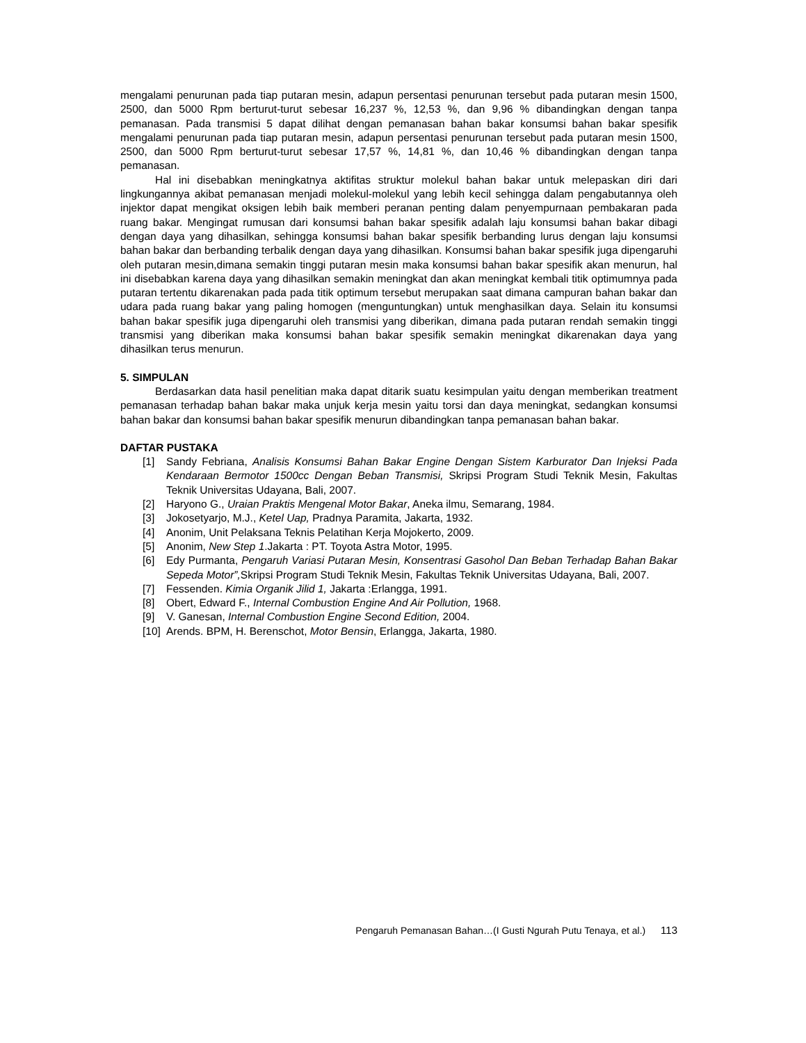mengalami penurunan pada tiap putaran mesin, adapun persentasi penurunan tersebut pada putaran mesin 1500, 2500, dan 5000 Rpm berturut-turut sebesar 16,237 %, 12,53 %, dan 9,96 % dibandingkan dengan tanpa pemanasan. Pada transmisi 5 dapat dilihat dengan pemanasan bahan bakar konsumsi bahan bakar spesifik mengalami penurunan pada tiap putaran mesin, adapun persentasi penurunan tersebut pada putaran mesin 1500, 2500, dan 5000 Rpm berturut-turut sebesar 17,57 %, 14,81 %, dan 10,46 % dibandingkan dengan tanpa pemanasan.
Hal ini disebabkan meningkatnya aktifitas struktur molekul bahan bakar untuk melepaskan diri dari lingkungannya akibat pemanasan menjadi molekul-molekul yang lebih kecil sehingga dalam pengabutannya oleh injektor dapat mengikat oksigen lebih baik memberi peranan penting dalam penyempurnaan pembakaran pada ruang bakar. Mengingat rumusan dari konsumsi bahan bakar spesifik adalah laju konsumsi bahan bakar dibagi dengan daya yang dihasilkan, sehingga konsumsi bahan bakar spesifik berbanding lurus dengan laju konsumsi bahan bakar dan berbanding terbalik dengan daya yang dihasilkan. Konsumsi bahan bakar spesifik juga dipengaruhi oleh putaran mesin,dimana semakin tinggi putaran mesin maka konsumsi bahan bakar spesifik akan menurun, hal ini disebabkan karena daya yang dihasilkan semakin meningkat dan akan meningkat kembali titik optimumnya pada putaran tertentu dikarenakan pada pada titik optimum tersebut merupakan saat dimana campuran bahan bakar dan udara pada ruang bakar yang paling homogen (menguntungkan) untuk menghasilkan daya. Selain itu konsumsi bahan bakar spesifik juga dipengaruhi oleh transmisi yang diberikan, dimana pada putaran rendah semakin tinggi transmisi yang diberikan maka konsumsi bahan bakar spesifik semakin meningkat dikarenakan daya yang dihasilkan terus menurun.
5. SIMPULAN
Berdasarkan data hasil penelitian maka dapat ditarik suatu kesimpulan yaitu dengan memberikan treatment pemanasan terhadap bahan bakar maka unjuk kerja mesin yaitu torsi dan daya meningkat, sedangkan konsumsi bahan bakar dan konsumsi bahan bakar spesifik menurun dibandingkan tanpa pemanasan bahan bakar.
DAFTAR PUSTAKA
[1] Sandy Febriana, Analisis Konsumsi Bahan Bakar Engine Dengan Sistem Karburator Dan Injeksi Pada Kendaraan Bermotor 1500cc Dengan Beban Transmisi, Skripsi Program Studi Teknik Mesin, Fakultas Teknik Universitas Udayana, Bali, 2007.
[2] Haryono G., Uraian Praktis Mengenal Motor Bakar, Aneka ilmu, Semarang, 1984.
[3] Jokosetyarjo, M.J., Ketel Uap, Pradnya Paramita, Jakarta, 1932.
[4] Anonim, Unit Pelaksana Teknis Pelatihan Kerja Mojokerto, 2009.
[5] Anonim, New Step 1.Jakarta : PT. Toyota Astra Motor, 1995.
[6] Edy Purmanta, Pengaruh Variasi Putaran Mesin, Konsentrasi Gasohol Dan Beban Terhadap Bahan Bakar Sepeda Motor”, Skripsi Program Studi Teknik Mesin, Fakultas Teknik Universitas Udayana, Bali, 2007.
[7] Fessenden. Kimia Organik Jilid 1, Jakarta :Erlangga, 1991.
[8] Obert, Edward F., Internal Combustion Engine And Air Pollution, 1968.
[9] V. Ganesan, Internal Combustion Engine Second Edition, 2004.
[10] Arends. BPM, H. Berenschot, Motor Bensin, Erlangga, Jakarta, 1980.
Pengaruh Pemanasan Bahan…(I Gusti Ngurah Putu Tenaya, et al.) 113